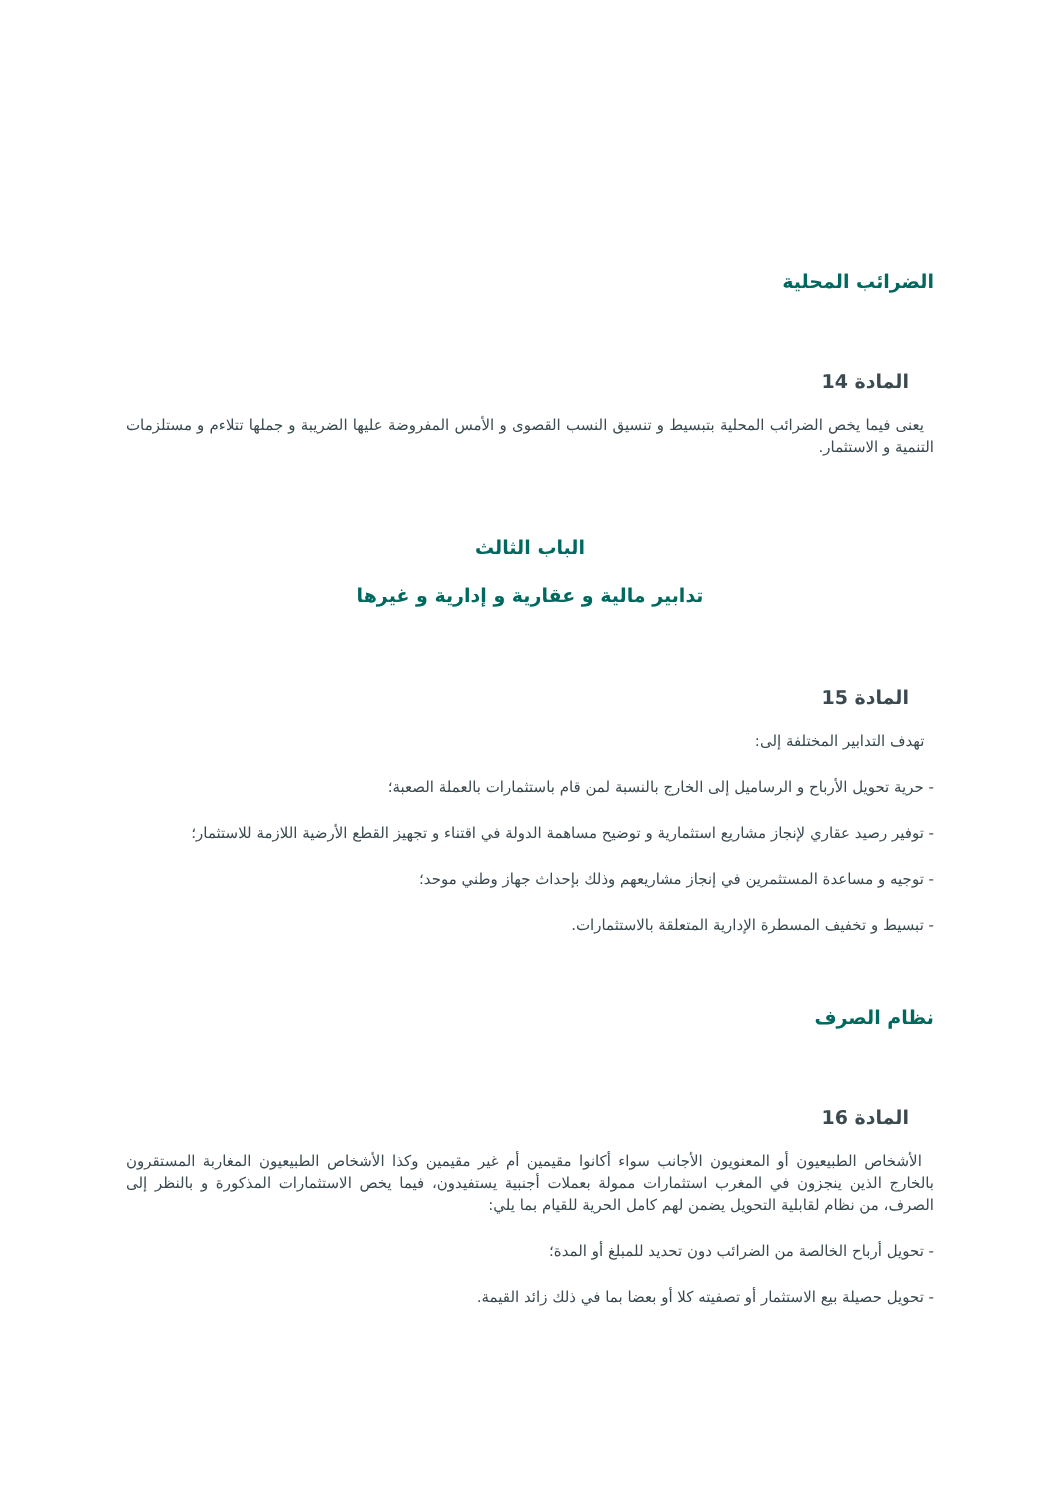الضرائب المحلية
المادة 14
يعنى فيما يخص الضرائب المحلية بتبسيط و تنسيق النسب القصوى و الأمس المفروضة عليها الضريبة و جملها تتلاءم و مستلزمات التنمية و الاستثمار.
الباب الثالث
تدابير مالية و عقارية و إدارية و غيرها
المادة 15
تهدف التدابير المختلفة إلى:
- حرية تحويل الأرباح و الرساميل إلى الخارج بالنسبة لمن قام باستثمارات بالعملة الصعبة؛
- توفير رصيد عقاري لإنجاز مشاريع استثمارية و توضيح مساهمة الدولة في اقتناء و تجهيز القطع الأرضية اللازمة للاستثمار؛
- توجيه و مساعدة المستثمرين في إنجاز مشاريعهم وذلك بإحداث جهاز وطني موحد؛
- تبسيط و تخفيف المسطرة الإدارية المتعلقة بالاستثمارات.
نظام الصرف
المادة 16
الأشخاص الطبيعيون أو المعنويون الأجانب سواء أكانوا مقيمين أم غير مقيمين وكذا الأشخاص الطبيعيون المغاربة المستقرون بالخارج الذين ينجزون في المغرب استثمارات ممولة بعملات أجنبية يستفيدون، فيما يخص الاستثمارات المذكورة و بالنظر إلى الصرف، من نظام لقابلية التحويل يضمن لهم كامل الحرية للقيام بما يلي:
- تحويل أرباح الخالصة من الضرائب دون تحديد للمبلغ أو المدة؛
- تحويل حصيلة بيع الاستثمار أو تصفيته كلا أو بعضا بما في ذلك زائد القيمة.